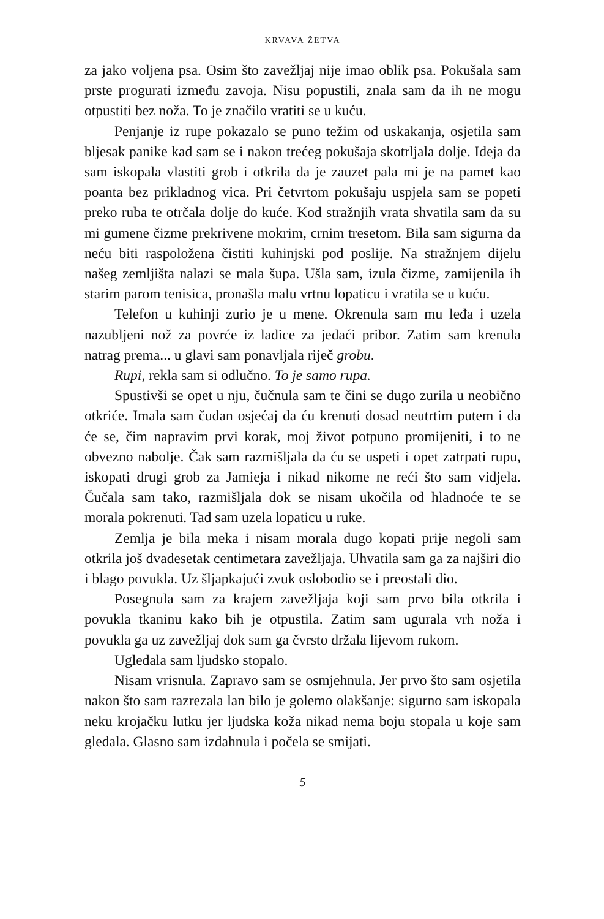KRVAVA ŽETVA
za jako voljena psa. Osim što zavežljaj nije imao oblik psa. Pokušala sam prste progurati između zavoja. Nisu popustili, znala sam da ih ne mogu otpustiti bez noža. To je značilo vratiti se u kuću.
Penjanje iz rupe pokazalo se puno težim od uskakanja, osjetila sam bljesak panike kad sam se i nakon trećeg pokušaja skotrljala dolje. Ideja da sam iskopala vlastiti grob i otkrila da je zauzet pala mi je na pamet kao poanta bez prikladnog vica. Pri četvrtom pokušaju uspje­la sam se popeti preko ruba te otrčala dolje do kuće. Kod stražnjih vrata shvatila sam da su mi gumene čizme prekrivene mokrim, crnim tresetom. Bila sam sigurna da neću biti raspoložena čistiti kuhinjski pod poslije. Na stražnjem dijelu našeg zemljišta nalazi se mala šupa. Ušla sam, izula čizme, zamijenila ih starim parom tenisica, pronašla malu vrtnu lopaticu i vratila se u kuću.
Telefon u kuhinji zurio je u mene. Okrenula sam mu leđa i uzela nazubljeni nož za povrće iz ladice za jedaći pribor. Zatim sam krenula natrag prema... u glavi sam ponavljala riječ grobu.
Rupi, rekla sam si odlučno. To je samo rupa.
Spustivši se opet u nju, čučnula sam te čini se dugo zurila u neobično otkriće. Imala sam čudan osjećaj da ću krenuti dosad neu­trtim putem i da će se, čim napravim prvi korak, moj život potpuno promijeniti, i to ne obvezno nabolje. Čak sam razmišljala da ću se uspeti i opet zatrpati rupu, iskopati drugi grob za Jamieja i nikad nikome ne reći što sam vidjela. Čučala sam tako, razmišljala dok se nisam ukočila od hladnoće te se morala pokrenuti. Tad sam uzela lopaticu u ruke.
Zemlja je bila meka i nisam morala dugo kopati prije negoli sam otkrila još dvadesetak centimetara zavežljaja. Uhvatila sam ga za najširi dio i blago povukla. Uz šljapkajući zvuk oslobodio se i preostali dio.
Posegnula sam za krajem zavežljaja koji sam prvo bila otkrila i povukla tkaninu kako bih je otpustila. Zatim sam ugurala vrh noža i povukla ga uz zavežljaj dok sam ga čvrsto držala lijevom rukom.
Ugledala sam ljudsko stopalo.
Nisam vrisnula. Zapravo sam se osmjehnula. Jer prvo što sam osjetila nakon što sam razrezala lan bilo je golemo olakšanje: sigurno sam iskopala neku krojačku lutku jer ljudska koža nikad nema boju stopala u koje sam gledala. Glasno sam izdahnula i počela se smijati.
5